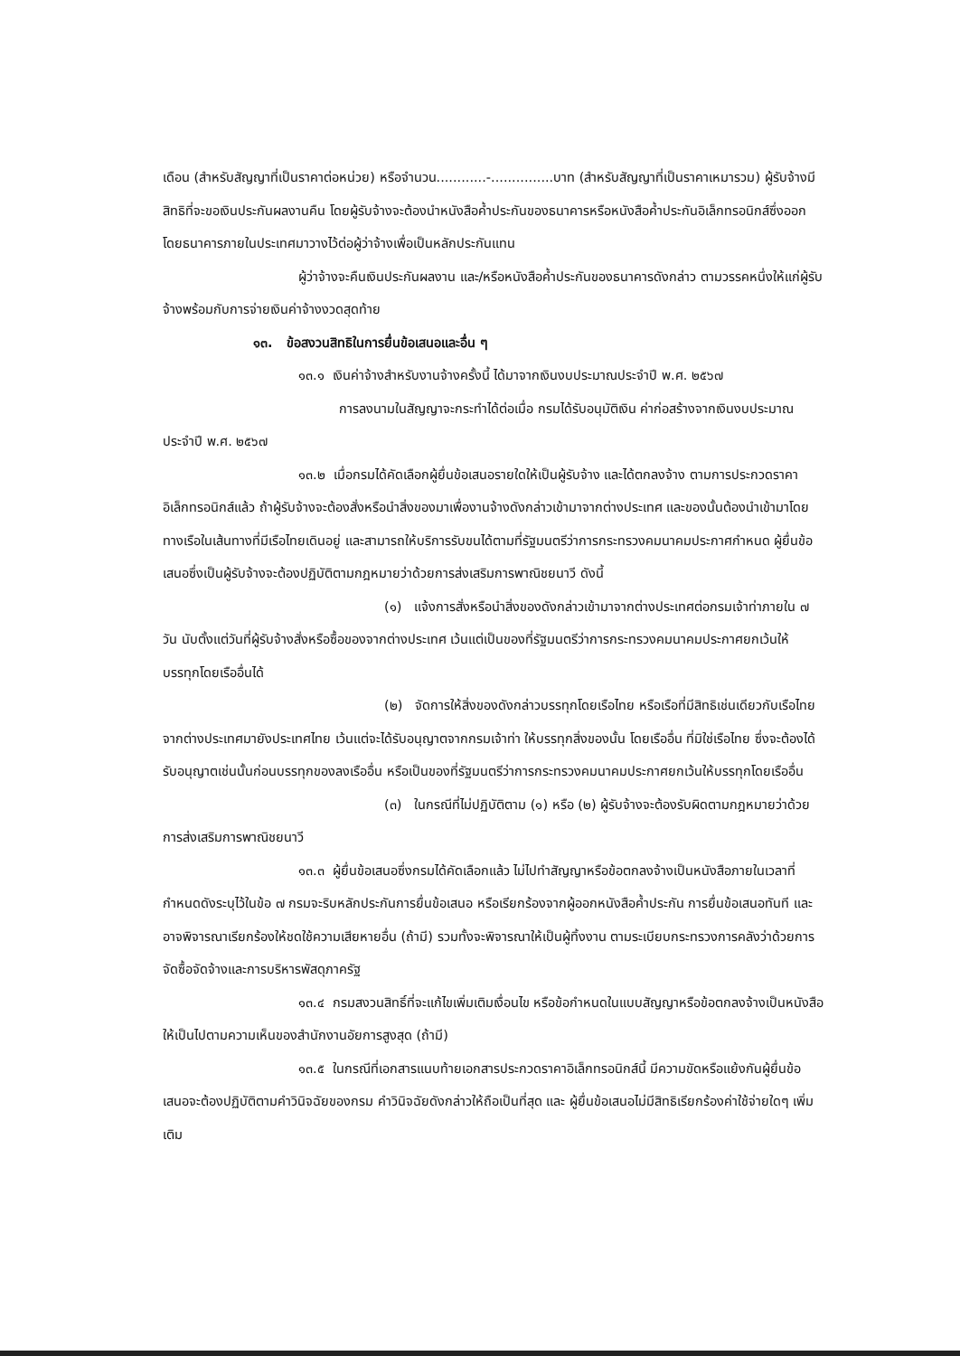เดือน (สำหรับสัญญาที่เป็นราคาต่อหน่วย) หรือจำนวน............-...............บาท (สำหรับสัญญาที่เป็นราคาเหมารวม) ผู้รับจ้างมีสิทธิที่จะขอเงินประกันผลงานคืน โดยผู้รับจ้างจะต้องนำหนังสือค้ำประกันของธนาคารหรือหนังสือค้ำประกันอิเล็กทรอนิกส์ซึ่งออกโดยธนาคารภายในประเทศมาวางไว้ต่อผู้ว่าจ้างเพื่อเป็นหลักประกันแทน
ผู้ว่าจ้างจะคืนเงินประกันผลงาน และ/หรือหนังสือค้ำประกันของธนาคารดังกล่าว ตามวรรคหนึ่งให้แก่ผู้รับจ้างพร้อมกับการจ่ายเงินค่าจ้างงวดสุดท้าย
๑๓. ข้อสงวนสิทธิในการยื่นข้อเสนอและอื่น ๆ
๑๓.๑ เงินค่าจ้างสำหรับงานจ้างครั้งนี้ ได้มาจากเงินงบประมาณประจำปี พ.ศ. ๒๕๖๗
การลงนามในสัญญาจะกระทำได้ต่อเมื่อ กรมได้รับอนุมัติเงิน ค่าก่อสร้างจากเงินงบประมาณประจำปี พ.ศ. ๒๕๖๗
๑๓.๒ เมื่อกรมได้คัดเลือกผู้ยื่นข้อเสนอรายใดให้เป็นผู้รับจ้าง และได้ตกลงจ้าง ตามการประกวดราคาอิเล็กทรอนิกส์แล้ว ถ้าผู้รับจ้างจะต้องสั่งหรือนำสิ่งของมาเพื่องานจ้างดังกล่าวเข้ามาจากต่างประเทศ และของนั้นต้องนำเข้ามาโดยทางเรือในเส้นทางที่มีเรือไทยเดินอยู่ และสามารถให้บริการรับขนได้ตามที่รัฐมนตรีว่าการกระทรวงคมนาคมประกาศกำหนด ผู้ยื่นข้อเสนอซึ่งเป็นผู้รับจ้างจะต้องปฏิบัติตามกฎหมายว่าด้วยการส่งเสริมการพาณิชยนาวี ดังนี้
(๑) แจ้งการสั่งหรือนำสิ่งของดังกล่าวเข้ามาจากต่างประเทศต่อกรมเจ้าท่าภายใน ๗ วัน นับตั้งแต่วันที่ผู้รับจ้างสั่งหรือซื้อของจากต่างประเทศ เว้นแต่เป็นของที่รัฐมนตรีว่าการกระทรวงคมนาคมประกาศยกเว้นให้บรรทุกโดยเรืออื่นได้
(๒) จัดการให้สิ่งของดังกล่าวบรรทุกโดยเรือไทย หรือเรือที่มีสิทธิเช่นเดียวกับเรือไทยจากต่างประเทศมายังประเทศไทย เว้นแต่จะได้รับอนุญาตจากกรมเจ้าท่า ให้บรรทุกสิ่งของนั้น โดยเรืออื่น ที่มิใช่เรือไทย ซึ่งจะต้องได้รับอนุญาตเช่นนั้นก่อนบรรทุกของลงเรืออื่น หรือเป็นของที่รัฐมนตรีว่าการกระทรวงคมนาคมประกาศยกเว้นให้บรรทุกโดยเรืออื่น
(๓) ในกรณีที่ไม่ปฏิบัติตาม (๑) หรือ (๒) ผู้รับจ้างจะต้องรับผิดตามกฎหมายว่าด้วยการส่งเสริมการพาณิชยนาวี
๑๓.๓ ผู้ยื่นข้อเสนอซึ่งกรมได้คัดเลือกแล้ว ไม่ไปทำสัญญาหรือข้อตกลงจ้างเป็นหนังสือภายในเวลาที่กำหนดดังระบุไว้ในข้อ ๗ กรมจะริบหลักประกันการยื่นข้อเสนอ หรือเรียกร้องจากผู้ออกหนังสือค้ำประกัน การยื่นข้อเสนอทันที และอาจพิจารณาเรียกร้องให้ชดใช้ความเสียหายอื่น (ถ้ามี) รวมทั้งจะพิจารณาให้เป็นผู้ทิ้งงาน ตามระเบียบกระทรวงการคลังว่าด้วยการจัดซื้อจัดจ้างและการบริหารพัสดุภาครัฐ
๑๓.๔ กรมสงวนสิทธิ์ที่จะแก้ไขเพิ่มเติมเงื่อนไข หรือข้อกำหนดในแบบสัญญาหรือข้อตกลงจ้างเป็นหนังสือให้เป็นไปตามความเห็นของสำนักงานอัยการสูงสุด (ถ้ามี)
๑๓.๕ ในกรณีที่เอกสารแนบท้ายเอกสารประกวดราคาอิเล็กทรอนิกส์นี้ มีความขัดหรือแย้งกันผู้ยื่นข้อเสนอจะต้องปฏิบัติตามคำวินิจฉัยของกรม คำวินิจฉัยดังกล่าวให้ถือเป็นที่สุด และ ผู้ยื่นข้อเสนอไม่มีสิทธิเรียกร้องค่าใช้จ่ายใดๆ เพิ่มเติม